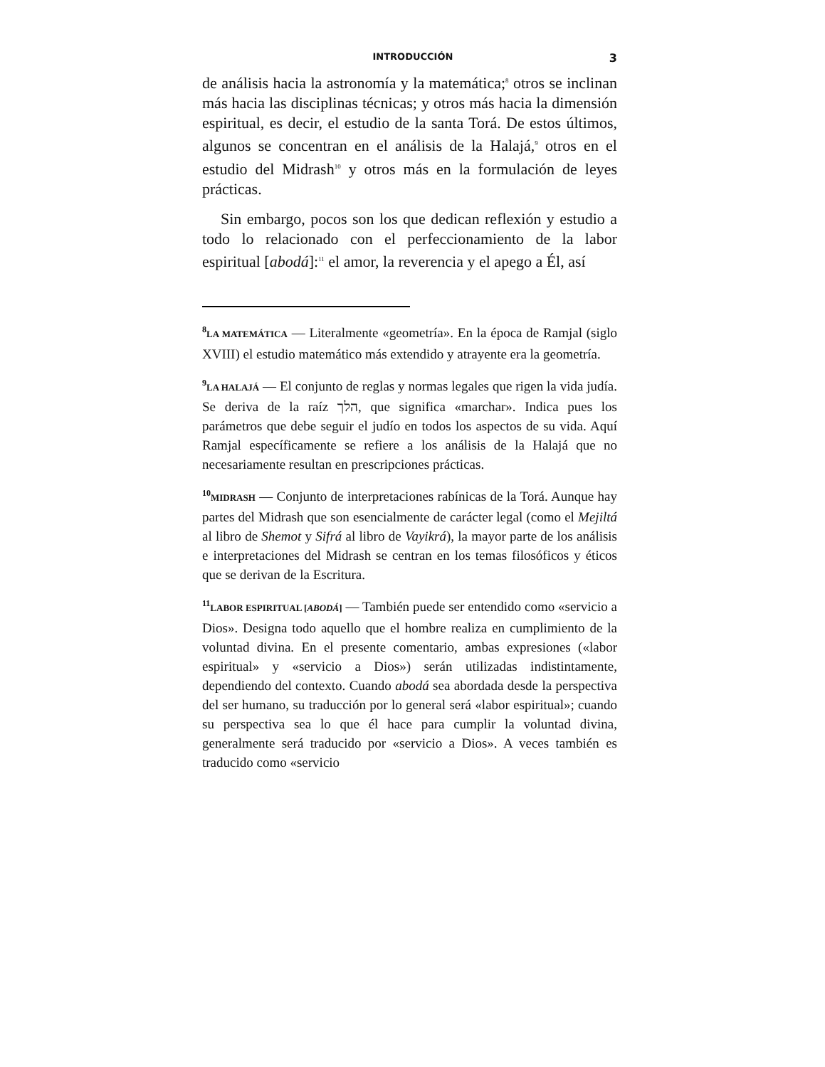INTRODUCCIÓN 3
de análisis hacia la astronomía y la matemática;<sup>8</sup> otros se inclinan más hacia las disciplinas técnicas; y otros más hacia la dimensión espiritual, es decir, el estudio de la santa Torá. De estos últimos, algunos se concentran en el análisis de la Halajá,<sup>9</sup> otros en el estudio del Midrash<sup>10</sup> y otros más en la formulación de leyes prácticas.
Sin embargo, pocos son los que dedican reflexión y estudio a todo lo relacionado con el perfeccionamiento de la labor espiritual [abodá]:<sup>11</sup> el amor, la reverencia y el apego a Él, así
<sup>8</sup> LA MATEMÁTICA — Literalmente «geometría». En la época de Ramjal (siglo XVIII) el estudio matemático más extendido y atrayente era la geometría.
<sup>9</sup> LA HALAJÁ — El conjunto de reglas y normas legales que rigen la vida judía. Se deriva de la raíz הלך, que significa «marchar». Indica pues los parámetros que debe seguir el judío en todos los aspectos de su vida. Aquí Ramjal específicamente se refiere a los análisis de la Halajá que no necesariamente resultan en prescripciones prácticas.
<sup>10</sup> MIDRASH — Conjunto de interpretaciones rabínicas de la Torá. Aunque hay partes del Midrash que son esencialmente de carácter legal (como el Mejiltá al libro de Shemot y Sifrá al libro de Vayikrá), la mayor parte de los análisis e interpretaciones del Midrash se centran en los temas filosóficos y éticos que se derivan de la Escritura.
<sup>11</sup> LABOR ESPIRITUAL [ABODÁ] — También puede ser entendido como «servicio a Dios». Designa todo aquello que el hombre realiza en cumplimiento de la voluntad divina. En el presente comentario, ambas expresiones («labor espiritual» y «servicio a Dios») serán utilizadas indistintamente, dependiendo del contexto. Cuando abodá sea abordada desde la perspectiva del ser humano, su traducción por lo general será «labor espiritual»; cuando su perspectiva sea lo que él hace para cumplir la voluntad divina, generalmente será traducido por «servicio a Dios». A veces también es traducido como «servicio